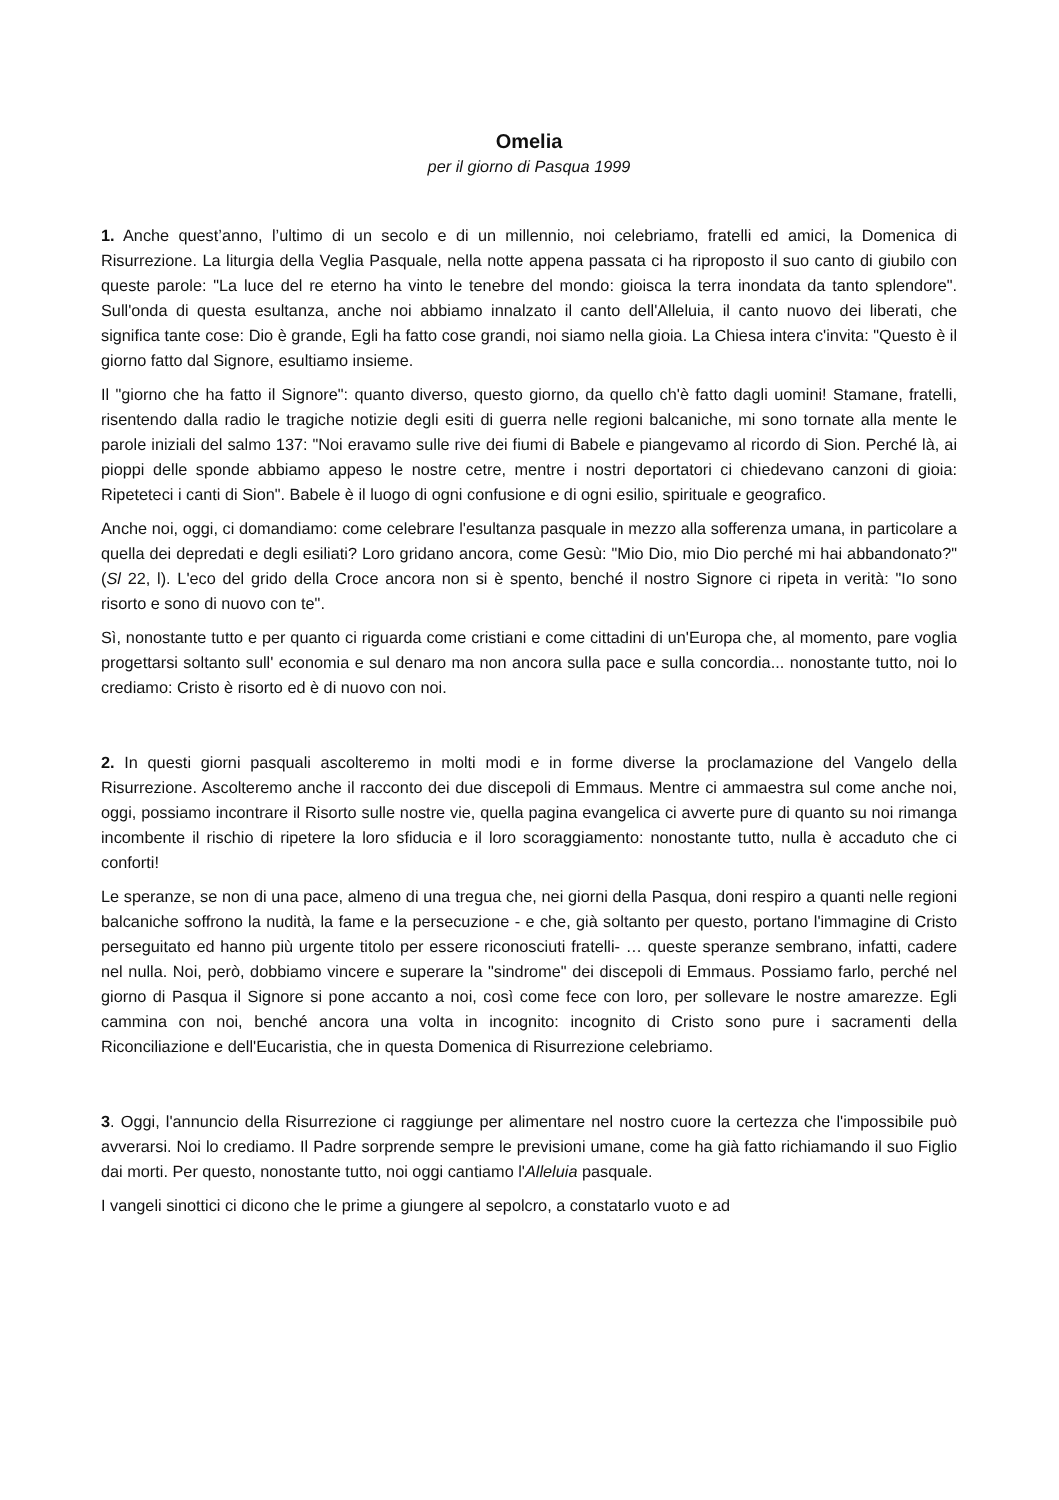Omelia
per il giorno di Pasqua 1999
1. Anche quest’anno, l’ultimo di un secolo e di un millennio, noi celebriamo, fratelli ed amici, la Domenica di Risurrezione. La liturgia della Veglia Pasquale, nella notte appena passata ci ha riproposto il suo canto di giubilo con queste parole: "La luce del re eterno ha vinto le tenebre del mondo: gioisca la terra inondata da tanto splendore". Sull'onda di questa esultanza, anche noi abbiamo innalzato il canto dell'Alleluia, il canto nuovo dei liberati, che significa tante cose: Dio è grande, Egli ha fatto cose grandi, noi siamo nella gioia. La Chiesa intera c'invita: "Questo è il giorno fatto dal Signore, esultiamo insieme.
Il "giorno che ha fatto il Signore": quanto diverso, questo giorno, da quello ch'è fatto dagli uomini! Stamane, fratelli, risentendo dalla radio le tragiche notizie degli esiti di guerra nelle regioni balcaniche, mi sono tornate alla mente le parole iniziali del salmo 137: "Noi eravamo sulle rive dei fiumi di Babele e piangevamo al ricordo di Sion. Perché là, ai pioppi delle sponde abbiamo appeso le nostre cetre, mentre i nostri deportatori ci chiedevano canzoni di gioia: Ripeteteci i canti di Sion". Babele è il luogo di ogni confusione e di ogni esilio, spirituale e geografico.
Anche noi, oggi, ci domandiamo: come celebrare l'esultanza pasquale in mezzo alla sofferenza umana, in particolare a quella dei depredati e degli esiliati? Loro gridano ancora, come Gesù: "Mio Dio, mio Dio perché mi hai abbandonato?" (Sl 22, l). L'eco del grido della Croce ancora non si è spento, benché il nostro Signore ci ripeta in verità: "Io sono risorto e sono di nuovo con te".
Sì, nonostante tutto e per quanto ci riguarda come cristiani e come cittadini di un'Europa che, al momento, pare voglia progettarsi soltanto sull' economia e sul denaro ma non ancora sulla pace e sulla concordia... nonostante tutto, noi lo crediamo: Cristo è risorto ed è di nuovo con noi.
2. In questi giorni pasquali ascolteremo in molti modi e in forme diverse la proclamazione del Vangelo della Risurrezione. Ascolteremo anche il racconto dei due discepoli di Emmaus. Mentre ci ammaestra sul come anche noi, oggi, possiamo incontrare il Risorto sulle nostre vie, quella pagina evangelica ci avverte pure di quanto su noi rimanga incombente il rischio di ripetere la loro sfiducia e il loro scoraggiamento: nonostante tutto, nulla è accaduto che ci conforti!
Le speranze, se non di una pace, almeno di una tregua che, nei giorni della Pasqua, doni respiro a quanti nelle regioni balcaniche soffrono la nudità, la fame e la persecuzione - e che, già soltanto per questo, portano l'immagine di Cristo perseguitato ed hanno più urgente titolo per essere riconosciuti fratelli- … queste speranze sembrano, infatti, cadere nel nulla. Noi, però, dobbiamo vincere e superare la "sindrome" dei discepoli di Emmaus. Possiamo farlo, perché nel giorno di Pasqua il Signore si pone accanto a noi, così come fece con loro, per sollevare le nostre amarezze. Egli cammina con noi, benché ancora una volta in incognito: incognito di Cristo sono pure i sacramenti della Riconciliazione e dell'Eucaristia, che in questa Domenica di Risurrezione celebriamo.
3. Oggi, l'annuncio della Risurrezione ci raggiunge per alimentare nel nostro cuore la certezza che l'impossibile può avverarsi. Noi lo crediamo. Il Padre sorprende sempre le previsioni umane, come ha già fatto richiamando il suo Figlio dai morti. Per questo, nonostante tutto, noi oggi cantiamo l'Alleluia pasquale.
I vangeli sinottici ci dicono che le prime a giungere al sepolcro, a constatarlo vuoto e ad